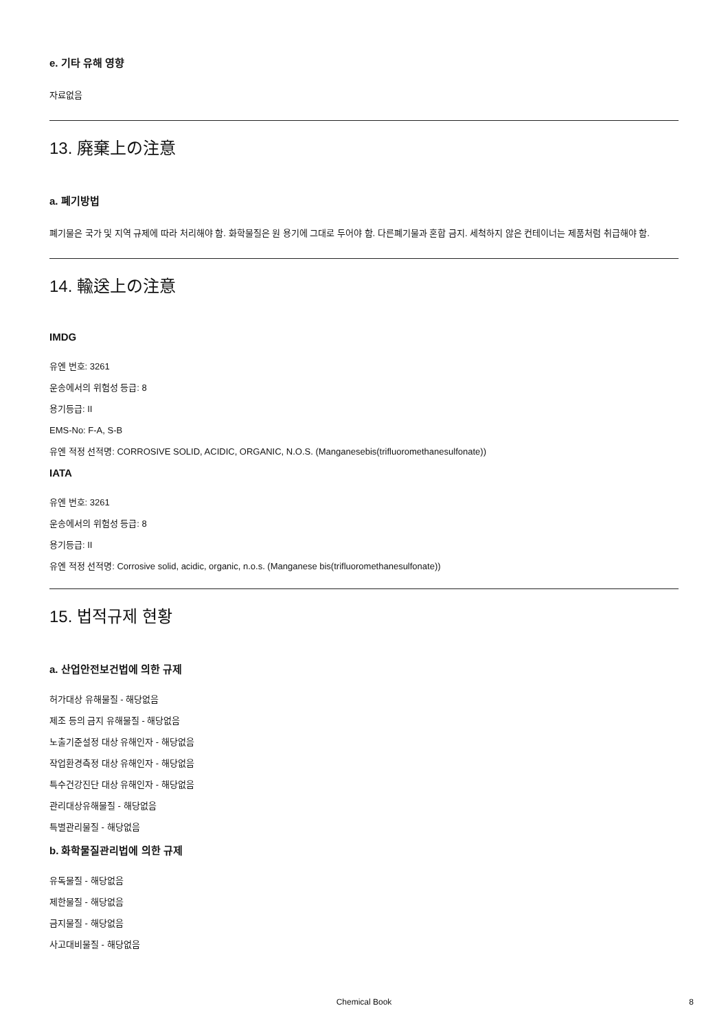e. 기타 유해 영향
자료없음
13. 廃棄上の注意
a. 폐기방법
폐기물은 국가 및 지역 규제에 따라 처리해야 함. 화학물질은 원 용기에 그대로 두어야 함. 다른폐기물과 혼합 금지. 세척하지 않은 컨테이너는 제품처럼 취급해야 함.
14. 輸送上の注意
IMDG
유엔 번호: 3261
운송에서의 위험성 등급: 8
용기등급: II
EMS-No: F-A, S-B
유엔 적정 선적명: CORROSIVE SOLID, ACIDIC, ORGANIC, N.O.S. (Manganesebis(trifluoromethanesulfonate))
IATA
유엔 번호: 3261
운송에서의 위험성 등급: 8
용기등급: II
유엔 적정 선적명: Corrosive solid, acidic, organic, n.o.s. (Manganese bis(trifluoromethanesulfonate))
15. 법적규제 현황
a. 산업안전보건법에 의한 규제
허가대상 유해물질 - 해당없음
제조 등의 금지 유해물질 - 해당없음
노출기준설정 대상 유해인자 - 해당없음
작업환경측정 대상 유해인자 - 해당없음
특수건강진단 대상 유해인자 - 해당없음
관리대상유해물질 - 해당없음
특별관리물질 - 해당없음
b. 화학물질관리법에 의한 규제
유독물질 - 해당없음
제한물질 - 해당없음
금지물질 - 해당없음
사고대비물질 - 해당없음
Chemical Book 8